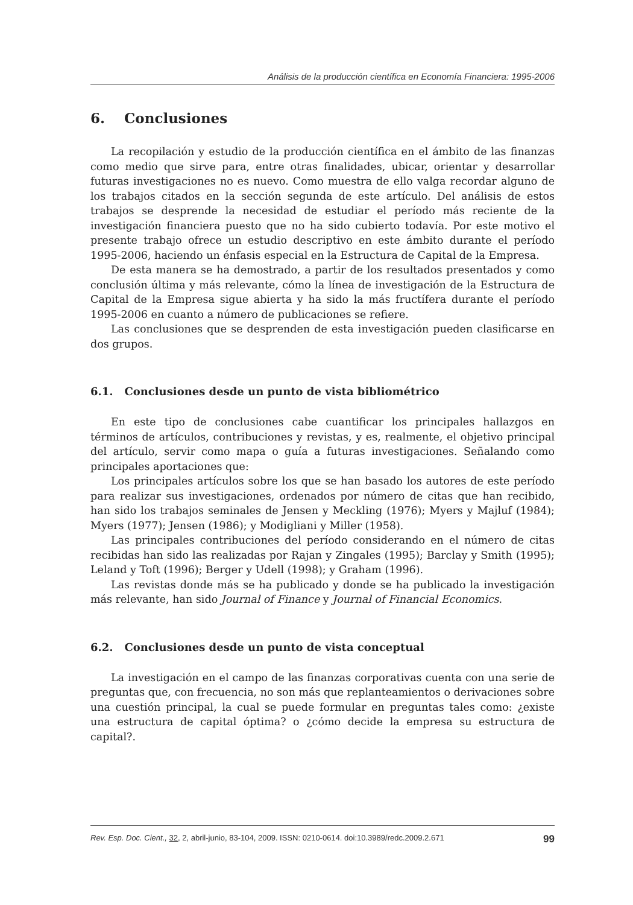Análisis de la producción científica en Economía Financiera: 1995-2006
6. Conclusiones
La recopilación y estudio de la producción científica en el ámbito de las finanzas como medio que sirve para, entre otras finalidades, ubicar, orientar y desarrollar futuras investigaciones no es nuevo. Como muestra de ello valga recordar alguno de los trabajos citados en la sección segunda de este artículo. Del análisis de estos trabajos se desprende la necesidad de estudiar el período más reciente de la investigación financiera puesto que no ha sido cubierto todavía. Por este motivo el presente trabajo ofrece un estudio descriptivo en este ámbito durante el período 1995-2006, haciendo un énfasis especial en la Estructura de Capital de la Empresa.
De esta manera se ha demostrado, a partir de los resultados presentados y como conclusión última y más relevante, cómo la línea de investigación de la Estructura de Capital de la Empresa sigue abierta y ha sido la más fructífera durante el período 1995-2006 en cuanto a número de publicaciones se refiere.
Las conclusiones que se desprenden de esta investigación pueden clasificarse en dos grupos.
6.1. Conclusiones desde un punto de vista bibliométrico
En este tipo de conclusiones cabe cuantificar los principales hallazgos en términos de artículos, contribuciones y revistas, y es, realmente, el objetivo principal del artículo, servir como mapa o guía a futuras investigaciones. Señalando como principales aportaciones que:
Los principales artículos sobre los que se han basado los autores de este período para realizar sus investigaciones, ordenados por número de citas que han recibido, han sido los trabajos seminales de Jensen y Meckling (1976); Myers y Majluf (1984); Myers (1977); Jensen (1986); y Modigliani y Miller (1958).
Las principales contribuciones del período considerando en el número de citas recibidas han sido las realizadas por Rajan y Zingales (1995); Barclay y Smith (1995); Leland y Toft (1996); Berger y Udell (1998); y Graham (1996).
Las revistas donde más se ha publicado y donde se ha publicado la investigación más relevante, han sido Journal of Finance y Journal of Financial Economics.
6.2. Conclusiones desde un punto de vista conceptual
La investigación en el campo de las finanzas corporativas cuenta con una serie de preguntas que, con frecuencia, no son más que replanteamientos o derivaciones sobre una cuestión principal, la cual se puede formular en preguntas tales como: ¿existe una estructura de capital óptima? o ¿cómo decide la empresa su estructura de capital?.
Rev. Esp. Doc. Cient., 32, 2, abril-junio, 83-104, 2009. ISSN: 0210-0614. doi:10.3989/redc.2009.2.671 99